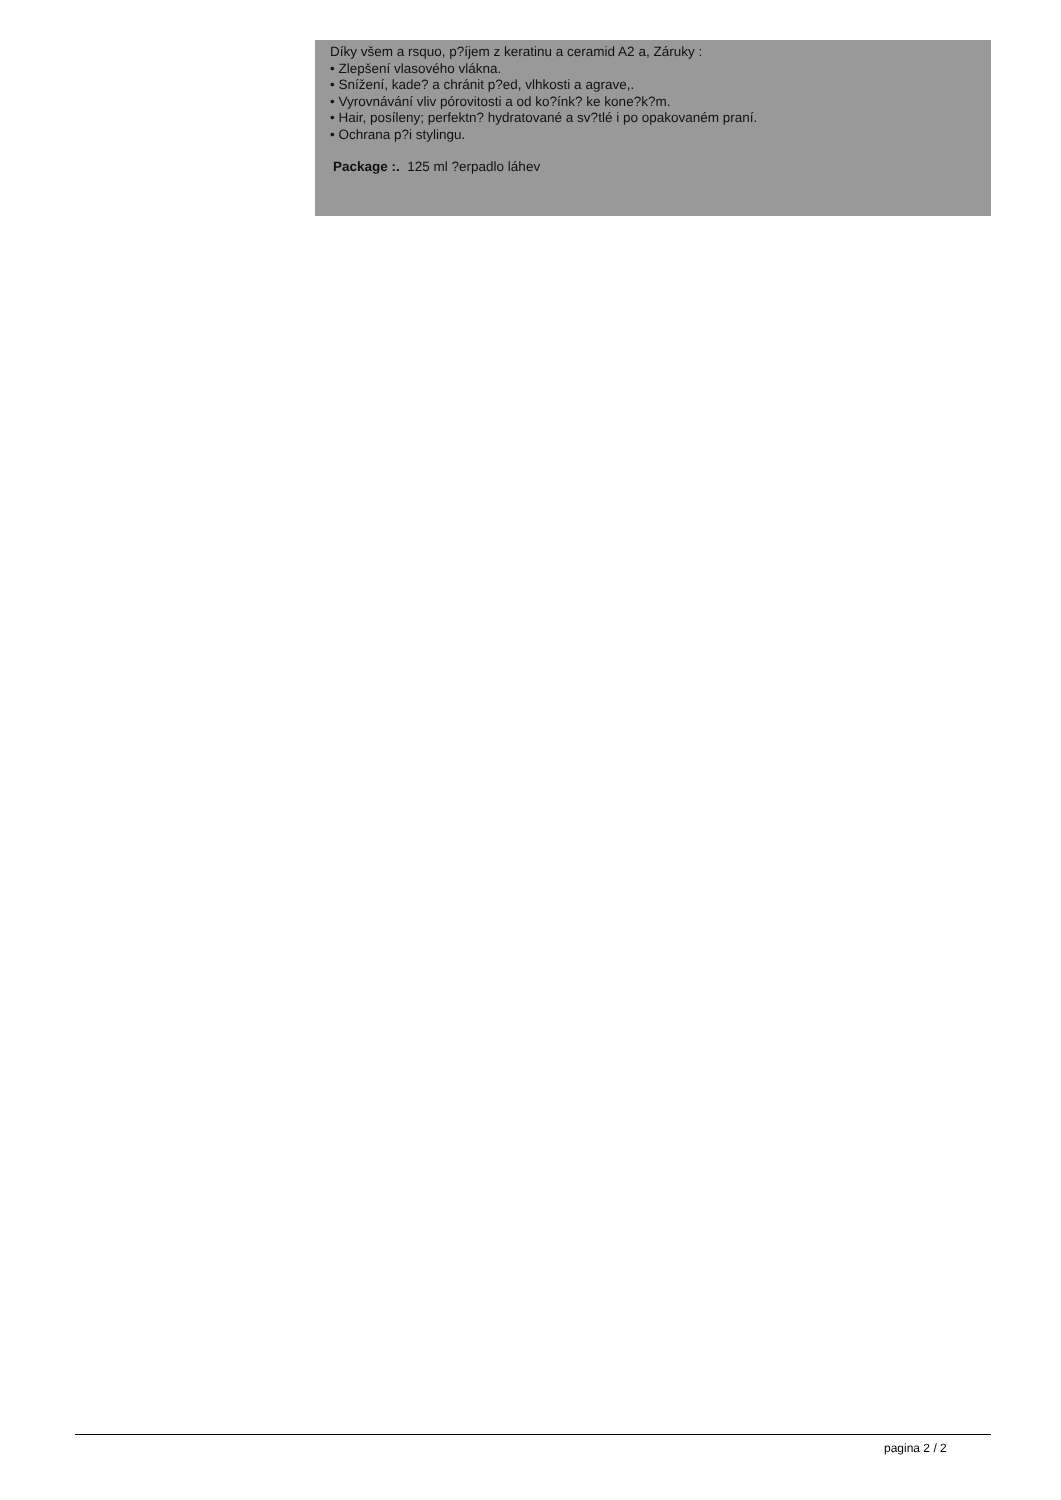Díky všem a rsquo, p?íjem z keratinu a ceramid A2 a, Záruky :
• Zlepšení vlasového vlákna.
• Snížení, kade? a chránit p?ed, vlhkosti a agrave,.
• Vyrovnávání vliv pórovitosti a od ko?ínk? ke kone?k?m.
• Hair, posíleny; perfektn? hydratované a sv?tlé i po opakovaném praní.
• Ochrana p?i stylingu.
Package :. 125 ml ?erpadlo láhev
pagina 2 / 2